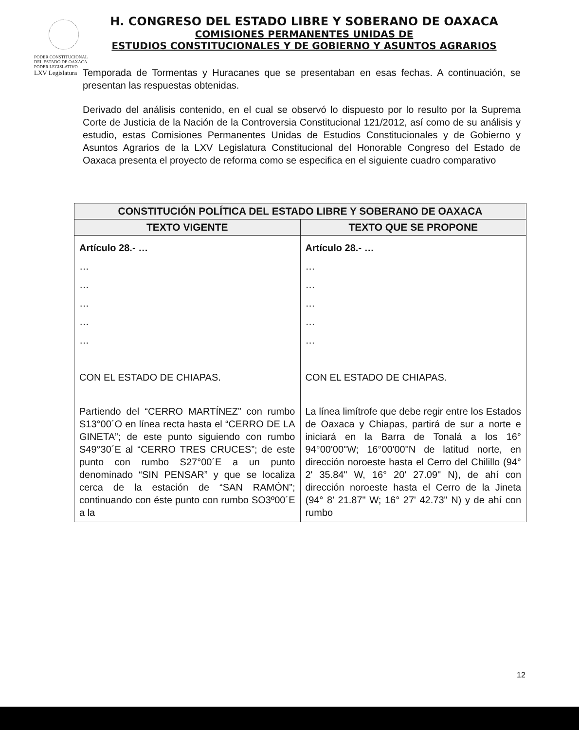PODER CONSTITUCIONAL DEL ESTADO DE OAXACA
PODER LEGISLATIVO
LXV Legislatura
H. CONGRESO DEL ESTADO LIBRE Y SOBERANO DE OAXACA
COMISIONES PERMANENTES UNIDAS DE
ESTUDIOS CONSTITUCIONALES Y DE GOBIERNO Y ASUNTOS AGRARIOS
Temporada de Tormentas y Huracanes que se presentaban en esas fechas. A continuación, se presentan las respuestas obtenidas.
Derivado del análisis contenido, en el cual se observó lo dispuesto por lo resulto por la Suprema Corte de Justicia de la Nación de la Controversia Constitucional 121/2012, así como de su análisis y estudio, estas Comisiones Permanentes Unidas de Estudios Constitucionales y de Gobierno y Asuntos Agrarios de la LXV Legislatura Constitucional del Honorable Congreso del Estado de Oaxaca presenta el proyecto de reforma como se especifica en el siguiente cuadro comparativo
| CONSTITUCIÓN POLÍTICA DEL ESTADO LIBRE Y SOBERANO DE OAXACA | |
| --- | --- |
| TEXTO VIGENTE | TEXTO QUE SE PROPONE |
| Artículo 28.- … … … … … … CON EL ESTADO DE CHIAPAS. Partiendo del “CERRO MARTÍNEZ” con rumbo S13°00´O en línea recta hasta el “CERRO DE LA GINETA”; de este punto siguiendo con rumbo S49°30´E al “CERRO TRES CRUCES”; de este punto con rumbo S27°00´E a un punto denominado “SIN PENSAR” y que se localiza cerca de la estación de “SAN RAMÓN”; continuando con éste punto con rumbo SO3º00´E a la | Artículo 28.- … … … … … … CON EL ESTADO DE CHIAPAS. La línea limítrofe que debe regir entre los Estados de Oaxaca y Chiapas, partirá de sur a norte e iniciará en la Barra de Tonalá a los 16° 94°00'00"W; 16°00'00"N de latitud norte, en dirección noroeste hasta el Cerro del Chilillo (94° 2' 35.84" W, 16° 20' 27.09" N), de ahí con dirección noroeste hasta el Cerro de la Jineta (94° 8' 21.87" W; 16° 27' 42.73" N) y de ahí con rumbo |
12